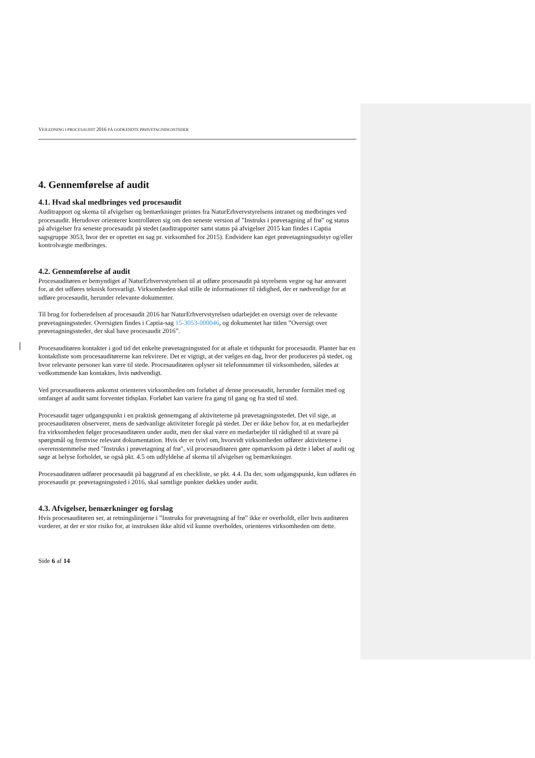VEJLEDNING I PROCESAUDIT 2016 PÅ GODKENDTE PRØVETAGNINGSSTEDER
4. Gennemførelse af audit
4.1. Hvad skal medbringes ved procesaudit
Auditrapport og skema til afvigelser og bemærkninger printes fra NaturErhvervstyrelsens intranet og medbringes ved procesaudit. Herudover orienterer kontrolløren sig om den seneste version af ”Instruks i prøvetagning af frø” og status på afvigelser fra seneste procesaudit på stedet (auditrapporter samt status på afvigelser 2015 kan findes i Captia sagsgruppe 3053, hvor der er oprettet en sag pr. virksomhed for 2015). Endvidere kan eget prøvetagningsudstyr og/eller kontrolvægte medbringes.
4.2. Gennemførelse af audit
Procesauditøren er bemyndiget af NaturErhvervstyrelsen til at udføre procesaudit på styrelsens vegne og har ansvaret for, at det udføres teknisk forsvarligt. Virksomheden skal stille de informationer til rådighed, der er nødvendige for at udføre procesaudit, herunder relevante dokumenter.
Til brug for forberedelsen af procesaudit 2016 har NaturErhvervstyrelsen udarbejdet en oversigt over de relevante prøvetagningssteder. Oversigten findes i Captia-sag 15-3053-000046, og dokumentet har titlen ”Oversigt over prøvetagningssteder, der skal have procesaudit 2016”.
Procesauditøren kontakter i god tid det enkelte prøvetagningssted for at aftale et tidspunkt for procesaudit. Planter har en kontaktliste som procesauditørerne kan rekvirere. Det er vigtigt, at der vælges en dag, hvor der produceres på stedet, og hvor relevante personer kan være til stede. Procesauditøren oplyser sit telefonnummer til virksomheden, således at vedkommende kan kontaktes, hvis nødvendigt.
Ved procesauditørens ankomst orienteres virksomheden om forløbet af denne procesaudit, herunder formålet med og omfanget af audit samt forventet tidsplan. Forløbet kan variere fra gang til gang og fra sted til sted.
Procesaudit tager udgangspunkt i en praktisk gennemgang af aktiviteterne på prøvetagningsstedet. Det vil sige, at procesauditøren observerer, mens de sædvanlige aktiviteter foregår på stedet. Der er ikke behov for, at en medarbejder fra virksomheden følger procesauditøren under audit, men der skal være en medarbejder til rådighed til at svare på spørgsmål og fremvise relevant dokumentation. Hvis der er tvivl om, hvorvidt virksomheden udfører aktiviteterne i overensstemmelse med "Instruks i prøvetagning af frø", vil procesauditøren gøre opmærksom på dette i løbet af audit og søge at belyse forholdet, se også pkt. 4.5 om udfyldelse af skema til afvigelser og bemærkninger.
Procesauditøren udfører procesaudit på baggrund af en checkliste, se pkt. 4.4. Da der, som udgangspunkt, kun udføres én procesaudit pr. prøvetagningssted i 2016, skal samtlige punkter dækkes under audit.
4.3. Afvigelser, bemærkninger og forslag
Hvis procesauditøren ser, at retningslinjerne i ”Instruks for prøvetagning af frø” ikke er overholdt, eller hvis auditøren vurderer, at der er stor risiko for, at instruksen ikke altid vil kunne overholdes, orienteres virksomheden om dette.
Side 6 af 14